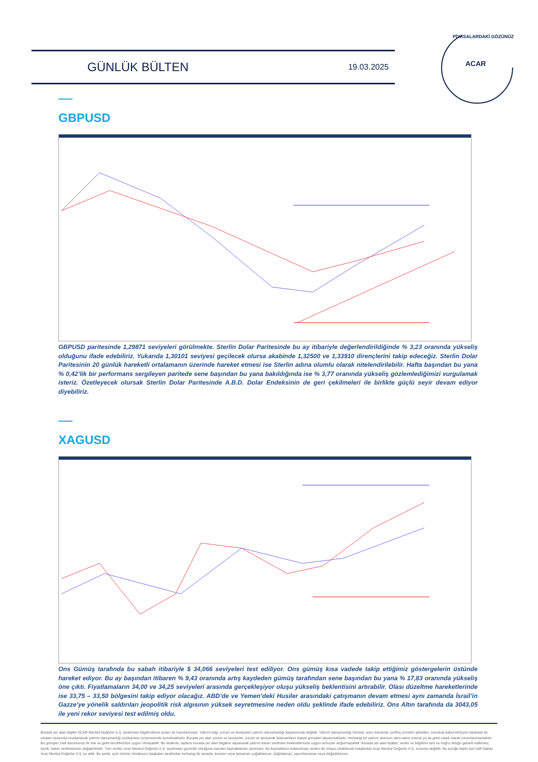GÜNLÜK BÜLTEN
19.03.2025
ACAR
PİYASALARDAKİ GÖZÜNÜZ
GBPUSD
GBPUSD paritesinde 1,29871 seviyeleri görülmekte. Sterlin Dolar Paritesinde bu ay itibariyle değerlendirildiğinde % 3,23 oranında yükseliş olduğunu ifade edebiliriz. Yukarıda 1,30101 seviyesi geçilecek olursa akabinde 1,32500 ve 1,33910 dirençlerini takip edeceğiz. Sterlin Dolar Paritesinin 20 günlük hareketli ortalamanın üzerinde hareket etmesi ise Sterlin adına olumlu olarak nitelendirilebilir. Hafta başından bu yana % 0,42’lik bir performans sergileyen paritede sene başından bu yana bakıldığında ise % 3,77 oranında yükseliş gözlemlediğimizi vurgulamak isteriz. Özetleyecek olursak Sterlin Dolar Paritesinde A.B.D. Dolar Endeksinin de geri çekilmeleri ile birlikte güçlü seyir devam ediyor diyebiliriz.
XAGUSD
Ons Gümüş tarafında bu sabah itibariyle $ 34,066 seviyeleri test ediliyor. Ons gümüş kısa vadede takip ettiğimiz göstergelerin üstünde hareket ediyor. Bu ay başından itibaren % 9,43 oranında artış kaydeden gümüş tarafından sene başından bu yana % 17,83 oranında yükseliş öne çıktı. Fiyatlamaların 34,00 ve 34,25 seviyeleri arasında gerçekleşiyor oluşu yükseliş beklentisini artırabilir. Olası düzeltme hareketlerinde ise 33,75 – 33,50 bölgesini takip ediyor olacağız. ABD’de ve Yemen’deki Husiler arasındaki çatışmanın devam etmesi aynı zamanda İsrail’in Gazze’ye yönelik saldırıları jeopolitik risk algısının yüksek seyretmesine neden oldu şeklinde ifade edebiliriz. Ons Altın tarafında da 3043,05 ile yeni rekor seviyesi test edilmiş oldu.
Burada yer alan bilgiler ACAR Menkul Değerler A.Ş. tarafından bilgilendirme amacı ile hazırlanmıştır. Yatırım bilgi, yorum ve tavsiyeleri yatırım danışmanlığı kapsamında değildir. Yatırım danışmanlığı hizmeti; aracı kurumlar, portföy yönetim şirketleri, mevduat kabul etmeyen bankalar ile müşteri arasında imzalanacak yatırım danışmanlığı sözleşmesi çerçevesinde sunulmaktadır. Burada yer alan yorum ve tavsiyeler, yorum ve tavsiyede bulunanların kişisel görüşleri dayanmaktadır. Herhangi bir yatırım aracının alım-satım önerisi ya da getiri vaadi olarak yorumlanmamalıdır. Bu görüşler mali durumunuz ile risk ve getiri tercihlerinize uygun olmayabilir. Bu nedenle, sadece burada yer alan bilgilere dayanarak yatırım kararı verilmesi beklentilerinize uygun sonuçlar doğurmayabilir. Burada yer alan fiyatlar, veriler ve bilgilerin tam ve doğru olduğu garanti edilemez; içerik, haber verilmeksizin değiştirilebilir. Tüm veriler, Acar Menkul Değerler A.Ş. tarafından güvenilir olduğuna inanılan kaynaklardan alınmıştır. Bu kaynakların kullanılması nedeni ile ortaya çıkabilecek hatalardan Acar Menkul Değerler A.Ş. sorumlu değildir. Bu içeriğe ilişkin tüm telif hakları Acar Menkul Değerler A.Ş.'ye aittir. Bu içerik, açık iznimiz olmaksızın başkaları tarafından herhangi bir amaçla, kısmen veya tamamen çoğaltılamaz, dağıtılamaz, yayımlanamaz veya değiştirilemez.